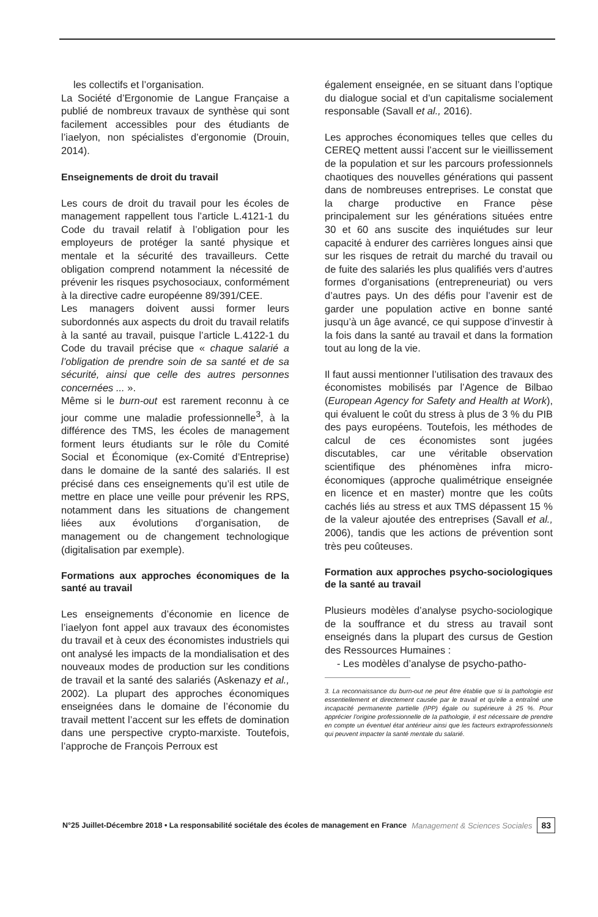les collectifs et l’organisation.
La Société d’Ergonomie de Langue Française a publié de nombreux travaux de synthèse qui sont facilement accessibles pour des étudiants de l’iaelyon, non spécialistes d’ergonomie (Drouin, 2014).
Enseignements de droit du travail
Les cours de droit du travail pour les écoles de management rappellent tous l’article L.4121-1 du Code du travail relatif à l’obligation pour les employeurs de protéger la santé physique et mentale et la sécurité des travailleurs. Cette obligation comprend notamment la nécessité de prévenir les risques psychosociaux, conformément à la directive cadre européenne 89/391/CEE.
Les managers doivent aussi former leurs subordonnés aux aspects du droit du travail relatifs à la santé au travail, puisque l’article L.4122-1 du Code du travail précise que « chaque salarié a l’obligation de prendre soin de sa santé et de sa sécurité, ainsi que celle des autres personnes concernées ... ».
Même si le burn-out est rarement reconnu à ce jour comme une maladie professionnelle<sup>3</sup>, à la différence des TMS, les écoles de management forment leurs étudiants sur le rôle du Comité Social et Économique (ex-Comité d’Entreprise) dans le domaine de la santé des salariés. Il est précisé dans ces enseignements qu’il est utile de mettre en place une veille pour prévenir les RPS, notamment dans les situations de changement liées aux évolutions d’organisation, de management ou de changement technologique (digitalisation par exemple).
Formations aux approches économiques de la santé au travail
Les enseignements d’économie en licence de l’iaelyon font appel aux travaux des économistes du travail et à ceux des économistes industriels qui ont analysé les impacts de la mondialisation et des nouveaux modes de production sur les conditions de travail et la santé des salariés (Askenazy et al., 2002). La plupart des approches économiques enseignées dans le domaine de l’économie du travail mettent l’accent sur les effets de domination dans une perspective crypto-marxiste. Toutefois, l’approche de François Perroux est
également enseignée, en se situant dans l’optique du dialogue social et d’un capitalisme socialement responsable (Savall et al., 2016).
Les approches économiques telles que celles du CEREQ mettent aussi l’accent sur le vieillissement de la population et sur les parcours professionnels chaotiques des nouvelles générations qui passent dans de nombreuses entreprises. Le constat que la charge productive en France pèse principalement sur les générations situées entre 30 et 60 ans suscite des inquiétudes sur leur capacité à endurer des carrières longues ainsi que sur les risques de retrait du marché du travail ou de fuite des salariés les plus qualifiés vers d’autres formes d’organisations (entrepreneuriat) ou vers d’autres pays. Un des défis pour l’avenir est de garder une population active en bonne santé jusqu’à un âge avancé, ce qui suppose d’investir à la fois dans la santé au travail et dans la formation tout au long de la vie.
Il faut aussi mentionner l’utilisation des travaux des économistes mobilisés par l’Agence de Bilbao (European Agency for Safety and Health at Work), qui évaluent le coût du stress à plus de 3 % du PIB des pays européens. Toutefois, les méthodes de calcul de ces économistes sont jugées discutables, car une véritable observation scientifique des phénomènes infra micro-économiques (approche qualimétrique enseignée en licence et en master) montre que les coûts cachés liés au stress et aux TMS dépassent 15 % de la valeur ajoutée des entreprises (Savall et al., 2006), tandis que les actions de prévention sont très peu coûteuses.
Formation aux approches psycho-sociologiques de la santé au travail
Plusieurs modèles d’analyse psycho-sociologique de la souffrance et du stress au travail sont enseignés dans la plupart des cursus de Gestion des Ressources Humaines :
- Les modèles d’analyse de psycho-patho-
3. La reconnaissance du burn-out ne peut être établie que si la pathologie est essentiellement et directement causée par le travail et qu’elle a entraîné une incapacité permanente partielle (IPP) égale ou supérieure à 25 %. Pour apprécier l’origine professionnelle de la pathologie, il est nécessaire de prendre en compte un éventuel état antérieur ainsi que les facteurs extraprofessionnels qui peuvent impacter la santé mentale du salarié.
N°25 Juillet-Décembre 2018 • La responsabilité sociétale des écoles de management en France Management & Sciences Sociales 83